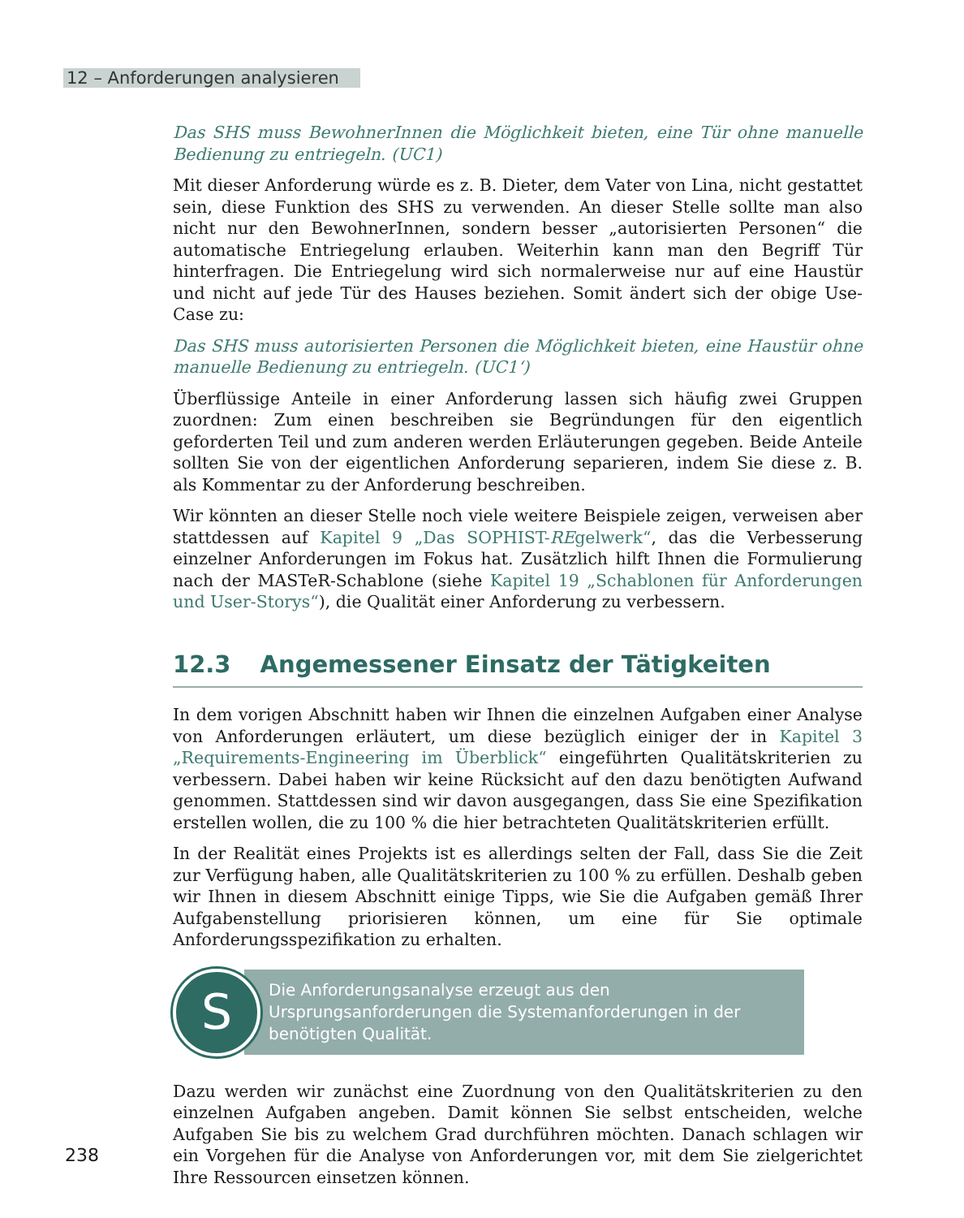12 – Anforderungen analysieren
Das SHS muss BewohnerInnen die Möglichkeit bieten, eine Tür ohne manuelle Bedienung zu entriegeln. (UC1)
Mit dieser Anforderung würde es z. B. Dieter, dem Vater von Lina, nicht gestattet sein, diese Funktion des SHS zu verwenden. An dieser Stelle sollte man also nicht nur den BewohnerInnen, sondern besser „autorisierten Personen“ die automatische Entriegelung erlauben. Weiterhin kann man den Begriff Tür hinterfragen. Die Entriegelung wird sich normalerweise nur auf eine Haustür und nicht auf jede Tür des Hauses beziehen. Somit ändert sich der obige Use-Case zu:
Das SHS muss autorisierten Personen die Möglichkeit bieten, eine Haustür ohne manuelle Bedienung zu entriegeln. (UC1‘)
Überflüssige Anteile in einer Anforderung lassen sich häufig zwei Gruppen zuordnen: Zum einen beschreiben sie Begründungen für den eigentlich geforderten Teil und zum anderen werden Erläuterungen gegeben. Beide Anteile sollten Sie von der eigentlichen Anforderung separieren, indem Sie diese z. B. als Kommentar zu der Anforderung beschreiben.
Wir könnten an dieser Stelle noch viele weitere Beispiele zeigen, verweisen aber stattdessen auf Kapitel 9 „Das SOPHIST-REgelwerk“, das die Verbesserung einzelner Anforderungen im Fokus hat. Zusätzlich hilft Ihnen die Formulierung nach der MASTeR-Schablone (siehe Kapitel 19 „Schablonen für Anforderungen und User-Storys“), die Qualität einer Anforderung zu verbessern.
12.3 Angemessener Einsatz der Tätigkeiten
In dem vorigen Abschnitt haben wir Ihnen die einzelnen Aufgaben einer Analyse von Anforderungen erläutert, um diese bezüglich einiger der in Kapitel 3 „Requirements-Engineering im Überblick“ eingeführten Qualitätskriterien zu verbessern. Dabei haben wir keine Rücksicht auf den dazu benötigten Aufwand genommen. Stattdessen sind wir davon ausgegangen, dass Sie eine Spezifikation erstellen wollen, die zu 100 % die hier betrachteten Qualitätskriterien erfüllt.
In der Realität eines Projekts ist es allerdings selten der Fall, dass Sie die Zeit zur Verfügung haben, alle Qualitätskriterien zu 100 % zu erfüllen. Deshalb geben wir Ihnen in diesem Abschnitt einige Tipps, wie Sie die Aufgaben gemäß Ihrer Aufgabenstellung priorisieren können, um eine für Sie optimale Anforderungsspezifikation zu erhalten.
S
Die Anforderungsanalyse erzeugt aus den Ursprungsanforderungen die Systemanforderungen in der benötigten Qualität.
Dazu werden wir zunächst eine Zuordnung von den Qualitätskriterien zu den einzelnen Aufgaben angeben. Damit können Sie selbst entscheiden, welche Aufgaben Sie bis zu welchem Grad durchführen möchten. Danach schlagen wir ein Vorgehen für die Analyse von Anforderungen vor, mit dem Sie zielgerichtet Ihre Ressourcen einsetzen können.
238